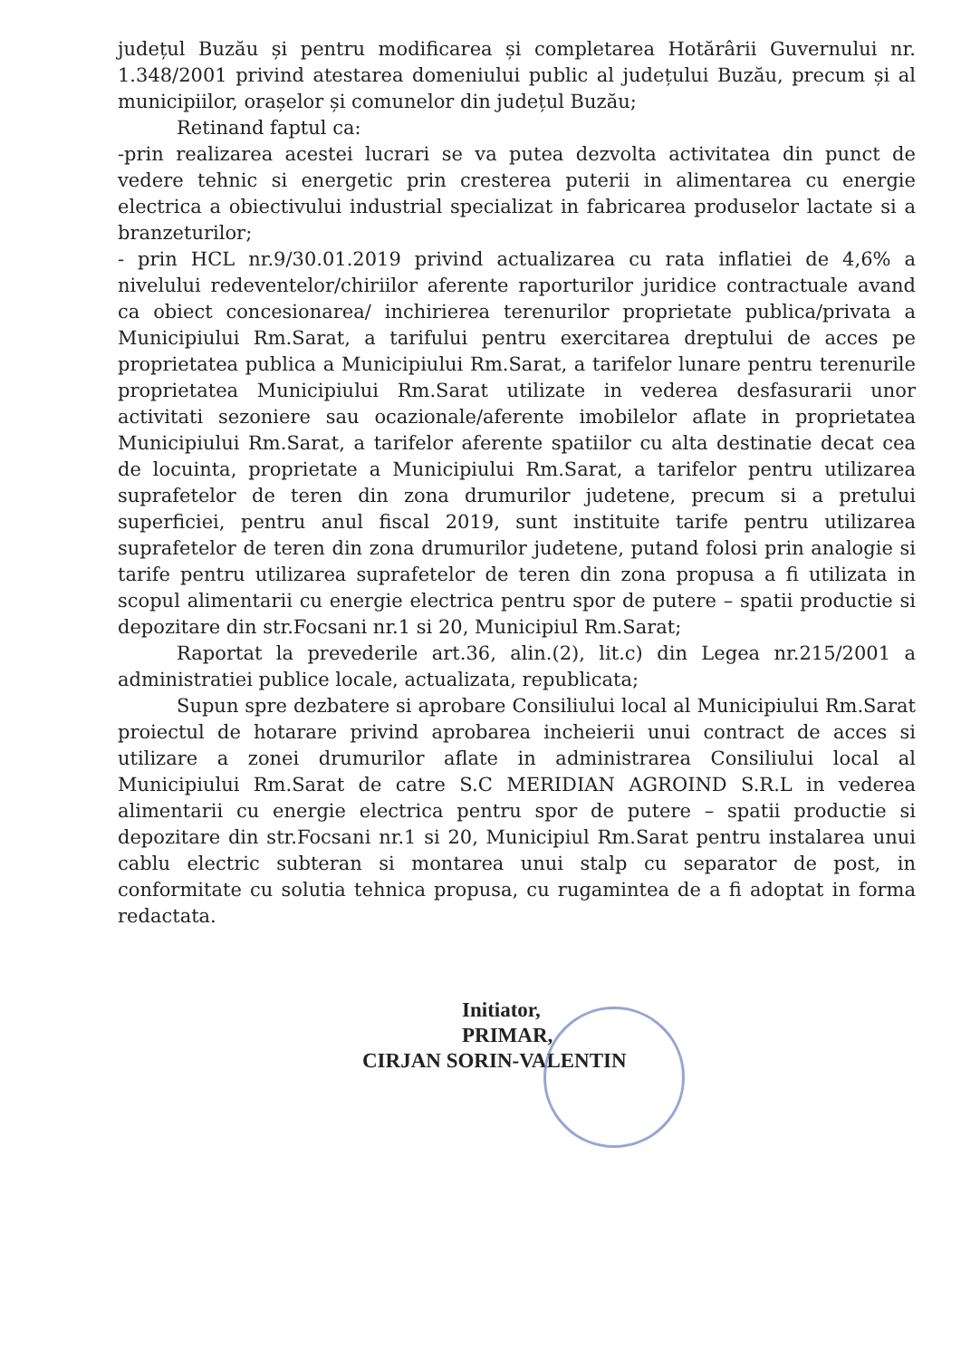județul Buzău și pentru modificarea și completarea Hotărârii Guvernului nr. 1.348/2001 privind atestarea domeniului public al județului Buzău, precum și al municipiilor, orașelor și comunelor din județul Buzău;
Retinand faptul ca:
-prin realizarea acestei lucrari se va putea dezvolta activitatea din punct de vedere tehnic si energetic prin cresterea puterii in alimentarea cu energie electrica a obiectivului industrial specializat in fabricarea produselor lactate si a branzeturilor;
- prin HCL nr.9/30.01.2019 privind actualizarea cu rata inflatiei de 4,6% a nivelului redeventelor/chiriilor aferente raporturilor juridice contractuale avand ca obiect concesionarea/ inchirierea terenurilor proprietate publica/privata a Municipiului Rm.Sarat, a tarifului pentru exercitarea dreptului de acces pe proprietatea publica a Municipiului Rm.Sarat, a tarifelor lunare pentru terenurile proprietatea Municipiului Rm.Sarat utilizate in vederea desfasurarii unor activitati sezoniere sau ocazionale/aferente imobilelor aflate in proprietatea Municipiului Rm.Sarat, a tarifelor aferente spatiilor cu alta destinatie decat cea de locuinta, proprietate a Municipiului Rm.Sarat, a tarifelor pentru utilizarea suprafetelor de teren din zona drumurilor judetene, precum si a pretului superficiei, pentru anul fiscal 2019, sunt instituite tarife pentru utilizarea suprafetelor de teren din zona drumurilor judetene, putand folosi prin analogie si tarife pentru utilizarea suprafetelor de teren din zona propusa a fi utilizata in scopul alimentarii cu energie electrica pentru spor de putere – spatii productie si depozitare din str.Focsani nr.1 si 20, Municipiul Rm.Sarat;
Raportat la prevederile art.36, alin.(2), lit.c) din Legea nr.215/2001 a administratiei publice locale, actualizata, republicata;
Supun spre dezbatere si aprobare Consiliului local al Municipiului Rm.Sarat proiectul de hotarare privind aprobarea incheierii unui contract de acces si utilizare a zonei drumurilor aflate in administrarea Consiliului local al Municipiului Rm.Sarat de catre S.C MERIDIAN AGROIND S.R.L in vederea alimentarii cu energie electrica pentru spor de putere – spatii productie si depozitare din str.Focsani nr.1 si 20, Municipiul Rm.Sarat pentru instalarea unui cablu electric subteran si montarea unui stalp cu separator de post, in conformitate cu solutia tehnica propusa, cu rugamintea de a fi adoptat in forma redactata.
Initiator,
PRIMAR,
CIRJAN SORIN-VALENTIN